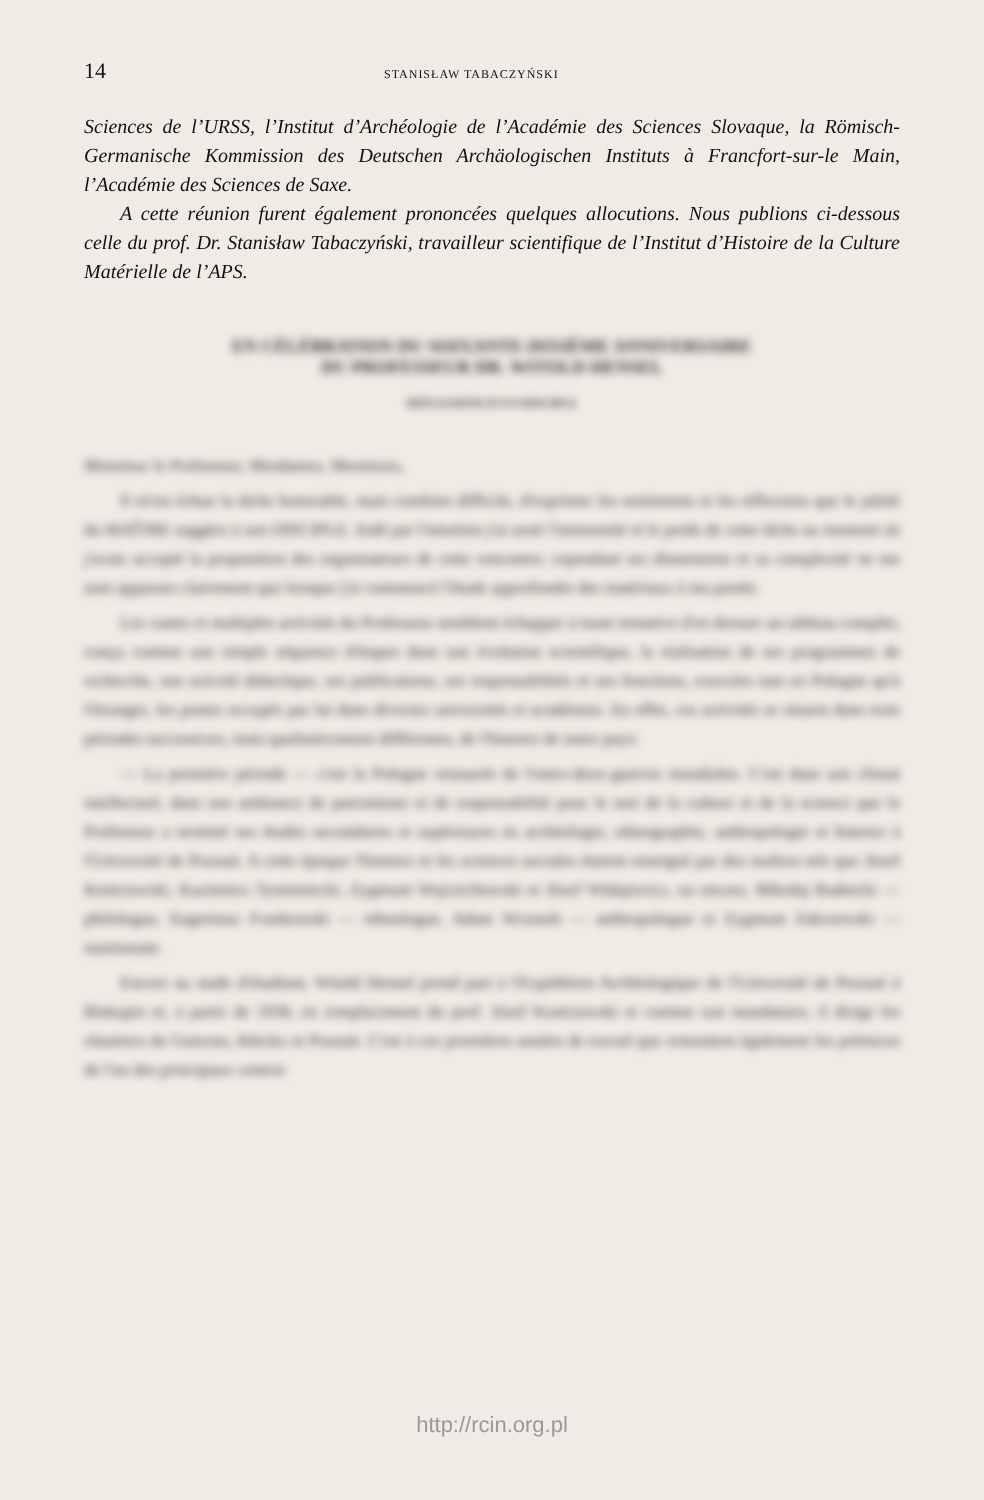14 STANISŁAW TABACZYŃSKI
Sciences de l’URSS, l’Institut d’Archéologie de l’Académie des Sciences Slovaque, la Römisch-Germanische Kommission des Deutschen Archäologischen Instituts à Francfort-sur-le Main, l’Académie des Sciences de Saxe.
A cette réunion furent également prononcées quelques allocutions. Nous publions ci-dessous celle du prof. Dr. Stanisław Tabaczyński, travailleur scientifique de l’Institut d’Histoire de la Culture Matérielle de l’APS.
EN CÉLÉBRATION DU SOIXANTE-DIXIÈME ANNIVERSAIRE
DU PROFESSEUR DR. WITOLD HENSEL
RÉFLEXIONS D'UN DISCIPLE
Monsieur le Professeur, Mesdames, Messieurs,
Il m'est échue la tâche honorable, mais combien difficile, d'exprimer les sentiments et les réflexions que le jubilé du MAÎTRE suggère à son DISCIPLE. Aidé par l'intuition j'ai senti l'immensité et le poids de cette tâche au moment où j'avais accepté la proposition des organisateurs de cette rencontre; cependant ses dimensions et sa complexité ne me sont apparues clairement que lorsque j'ai commencé l'étude approfondie des matériaux à ma portée.
Les vastes et multiples activités du Professeur semblent échapper à toute tentative d'en dresser un tableau complet, conçu comme une simple séquence d'étapes dans son évolution scientifique, la réalisation de ses programmes de recherche, son activité didactique, ses publications, ses responsabilités et ses fonctions, exercées tant en Pologne qu'à l'étranger, les postes occupés par lui dans diverses universités et académies. En effet, ces activités se situent dans trois périodes successives, mais qualitativement différentes, de l'histoire de notre pays:
— La première période — c'est la Pologne restaurée de l'entre-deux-guerres mondiales. C'est dans son climat intellectuel, dans son ambiance de patriotisme et de responsabilité pour le sort de la culture et de la science que le Professeur a terminé ses études secondaires et supérieures en archéologie, ethnographie, anthropologie et histoire à l'Université de Poznań. A cette époque l'histoire et les sciences sociales étaient enseigné par des maîtres tels que Józef Kostrzewski, Kazimierz Tymieniecki, Zygmunt Wojciechowski et Józef Widajewicz, ou encore, Mikołaj Rudnicki — philologue, Eugeniusz Frankowski — ethnologue, Adam Wrzosek — anthropologue et Zygmunt Zakrzewski — numismate.
Encore au stade d'étudiant, Witold Hensel prend part à l'Expédition Archéologique de l'Université de Poznań à Biskupin et, à partir de 1936, en remplacement du prof. Józef Kostrzewski et comme son mandataire, il dirige les chantiers de Gniezno, Kłecko et Poznań. C'est à ces premières années de travail que remontent également les prémices de l'un des principaux centres
http://rcin.org.pl